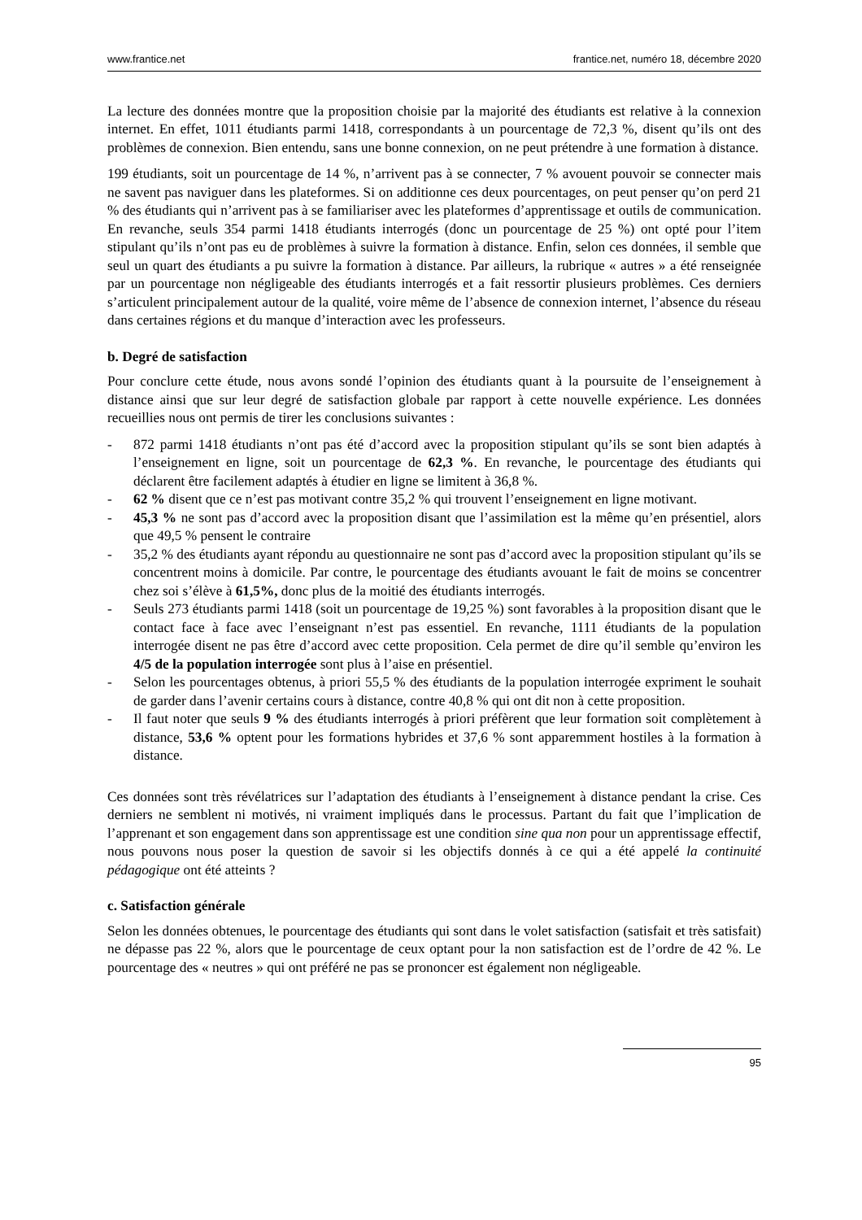www.frantice.net frantice.net, numéro 18, décembre 2020
La lecture des données montre que la proposition choisie par la majorité des étudiants est relative à la connexion internet. En effet, 1011 étudiants parmi 1418, correspondants à un pourcentage de 72,3 %, disent qu’ils ont des problèmes de connexion. Bien entendu, sans une bonne connexion, on ne peut prétendre à une formation à distance.
199 étudiants, soit un pourcentage de 14 %, n’arrivent pas à se connecter, 7 % avouent pouvoir se connecter mais ne savent pas naviguer dans les plateformes. Si on additionne ces deux pourcentages, on peut penser qu’on perd 21 % des étudiants qui n’arrivent pas à se familiariser avec les plateformes d’apprentissage et outils de communication. En revanche, seuls 354 parmi 1418 étudiants interrogés (donc un pourcentage de 25 %) ont opté pour l’item stipulant qu’ils n’ont pas eu de problèmes à suivre la formation à distance. Enfin, selon ces données, il semble que seul un quart des étudiants a pu suivre la formation à distance. Par ailleurs, la rubrique « autres » a été renseignée par un pourcentage non négligeable des étudiants interrogés et a fait ressortir plusieurs problèmes. Ces derniers s’articulent principalement autour de la qualité, voire même de l’absence de connexion internet, l’absence du réseau dans certaines régions et du manque d’interaction avec les professeurs.
b. Degré de satisfaction
Pour conclure cette étude, nous avons sondé l’opinion des étudiants quant à la poursuite de l’enseignement à distance ainsi que sur leur degré de satisfaction globale par rapport à cette nouvelle expérience. Les données recueillies nous ont permis de tirer les conclusions suivantes :
- 872 parmi 1418 étudiants n’ont pas été d’accord avec la proposition stipulant qu’ils se sont bien adaptés à l’enseignement en ligne, soit un pourcentage de 62,3 %. En revanche, le pourcentage des étudiants qui déclarent être facilement adaptés à étudier en ligne se limitent à 36,8 %.
- 62 % disent que ce n’est pas motivant contre 35,2 % qui trouvent l’enseignement en ligne motivant.
- 45,3 % ne sont pas d’accord avec la proposition disant que l’assimilation est la même qu’en présentiel, alors que 49,5 % pensent le contraire
- 35,2 % des étudiants ayant répondu au questionnaire ne sont pas d’accord avec la proposition stipulant qu’ils se concentrent moins à domicile. Par contre, le pourcentage des étudiants avouant le fait de moins se concentrer chez soi s’élève à 61,5%, donc plus de la moitié des étudiants interrogés.
- Seuls 273 étudiants parmi 1418 (soit un pourcentage de 19,25 %) sont favorables à la proposition disant que le contact face à face avec l’enseignant n’est pas essentiel. En revanche, 1111 étudiants de la population interrogée disent ne pas être d’accord avec cette proposition. Cela permet de dire qu’il semble qu’environ les 4/5 de la population interrogée sont plus à l’aise en présentiel.
- Selon les pourcentages obtenus, à priori 55,5 % des étudiants de la population interrogée expriment le souhait de garder dans l’avenir certains cours à distance, contre 40,8 % qui ont dit non à cette proposition.
- Il faut noter que seuls 9 % des étudiants interrogés à priori préfèrent que leur formation soit complètement à distance, 53,6 % optent pour les formations hybrides et 37,6 % sont apparemment hostiles à la formation à distance.
Ces données sont très révélatrices sur l’adaptation des étudiants à l’enseignement à distance pendant la crise. Ces derniers ne semblent ni motivés, ni vraiment impliqués dans le processus. Partant du fait que l’implication de l’apprenant et son engagement dans son apprentissage est une condition sine qua non pour un apprentissage effectif, nous pouvons nous poser la question de savoir si les objectifs donnés à ce qui a été appelé la continuité pédagogique ont été atteints ?
c. Satisfaction générale
Selon les données obtenues, le pourcentage des étudiants qui sont dans le volet satisfaction (satisfait et très satisfait) ne dépasse pas 22 %, alors que le pourcentage de ceux optant pour la non satisfaction est de l’ordre de 42 %. Le pourcentage des « neutres » qui ont préféré ne pas se prononcer est également non négligeable.
95